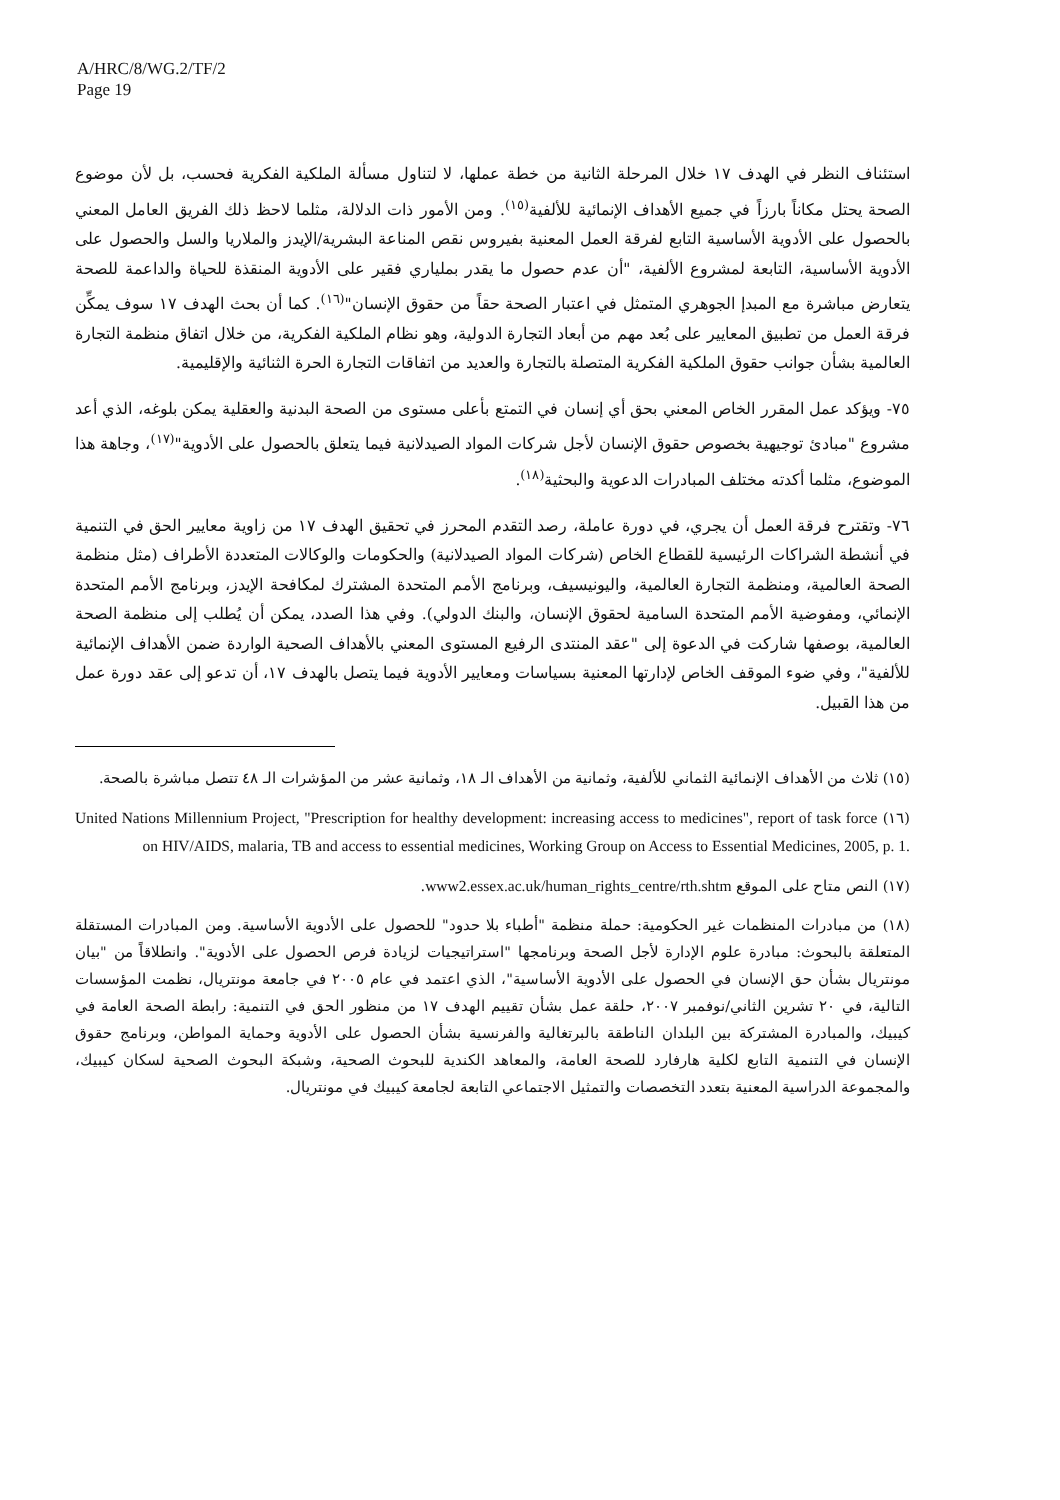A/HRC/8/WG.2/TF/2
Page 19
استئناف النظر في الهدف ١٧ خلال المرحلة الثانية من خطة عملها، لا لتناول مسألة الملكية الفكرية فحسب، بل لأن موضوع الصحة يحتل مكاناً بارزاً في جميع الأهداف الإنمائية للألفية<sup>(١٥)</sup>. ومن الأمور ذات الدلالة، مثلما لاحظ ذلك الفريق العامل المعني بالحصول على الأدوية الأساسية التابع لفرقة العمل المعنية بفيروس نقص المناعة البشرية/الإيدز والملاريا والسل والحصول على الأدوية الأساسية، التابعة لمشروع الألفية، "أن عدم حصول ما يقدر بملياري فقير على الأدوية المنقذة للحياة والداعمة للصحة يتعارض مباشرة مع المبدإ الجوهري المتمثل في اعتبار الصحة حقاً من حقوق الإنسان"<sup>(١٦)</sup>. كما أن بحث الهدف ١٧ سوف يمكِّن فرقة العمل من تطبيق المعايير على بُعد مهم من أبعاد التجارة الدولية، وهو نظام الملكية الفكرية، من خلال اتفاق منظمة التجارة العالمية بشأن جوانب حقوق الملكية الفكرية المتصلة بالتجارة والعديد من اتفاقات التجارة الحرة الثنائية والإقليمية.
٧٥- ويؤكد عمل المقرر الخاص المعني بحق أي إنسان في التمتع بأعلى مستوى من الصحة البدنية والعقلية يمكن بلوغه، الذي أعد مشروع "مبادئ توجيهية بخصوص حقوق الإنسان لأجل شركات المواد الصيدلانية فيما يتعلق بالحصول على الأدوية"<sup>(١٧)</sup>، وجاهة هذا الموضوع، مثلما أكدته مختلف المبادرات الدعوية والبحثية<sup>(١٨)</sup>.
٧٦- وتقترح فرقة العمل أن يجري، في دورة عاملة، رصد التقدم المحرز في تحقيق الهدف ١٧ من زاوية معايير الحق في التنمية في أنشطة الشراكات الرئيسية للقطاع الخاص (شركات المواد الصيدلانية) والحكومات والوكالات المتعددة الأطراف (مثل منظمة الصحة العالمية، ومنظمة التجارة العالمية، واليونيسيف، وبرنامج الأمم المتحدة المشترك لمكافحة الإيدز، وبرنامج الأمم المتحدة الإنمائي، ومفوضية الأمم المتحدة السامية لحقوق الإنسان، والبنك الدولي). وفي هذا الصدد، يمكن أن يُطلب إلى منظمة الصحة العالمية، بوصفها شاركت في الدعوة إلى "عقد المنتدى الرفيع المستوى المعني بالأهداف الصحية الواردة ضمن الأهداف الإنمائية للألفية"، وفي ضوء الموقف الخاص لإدارتها المعنية بسياسات ومعايير الأدوية فيما يتصل بالهدف ١٧، أن تدعو إلى عقد دورة عمل من هذا القبيل.
(١٥) ثلاث من الأهداف الإنمائية الثماني للألفية، وثمانية من الأهداف الـ ١٨، وثمانية عشر من المؤشرات الـ ٤٨ تتصل مباشرة بالصحة.
(١٦) United Nations Millennium Project, "Prescription for healthy development: increasing access to medicines", report of task force on HIV/AIDS, malaria, TB and access to essential medicines, Working Group on Access to Essential Medicines, 2005, p. 1.
(١٧) النص متاح على الموقع www2.essex.ac.uk/human_rights_centre/rth.shtm.
(١٨) من مبادرات المنظمات غير الحكومية: حملة منظمة "أطباء بلا حدود" للحصول على الأدوية الأساسية. ومن المبادرات المستقلة المتعلقة بالبحوث: مبادرة علوم الإدارة لأجل الصحة وبرنامجها "استراتيجيات لزيادة فرص الحصول على الأدوية". وانطلاقاً من "بيان مونتريال بشأن حق الإنسان في الحصول على الأدوية الأساسية"، الذي اعتمد في عام ٢٠٠٥ في جامعة مونتريال، نظمت المؤسسات التالية، في ٢٠ تشرين الثاني/نوفمبر ٢٠٠٧، حلقة عمل بشأن تقييم الهدف ١٧ من منظور الحق في التنمية: رابطة الصحة العامة في كيبيك، والمبادرة المشتركة بين البلدان الناطقة بالبرتغالية والفرنسية بشأن الحصول على الأدوية وحماية المواطن، وبرنامج حقوق الإنسان في التنمية التابع لكلية هارفارد للصحة العامة، والمعاهد الكندية للبحوث الصحية، وشبكة البحوث الصحية لسكان كيبيك، والمجموعة الدراسية المعنية بتعدد التخصصات والتمثيل الاجتماعي التابعة لجامعة كيبيك في مونتريال.